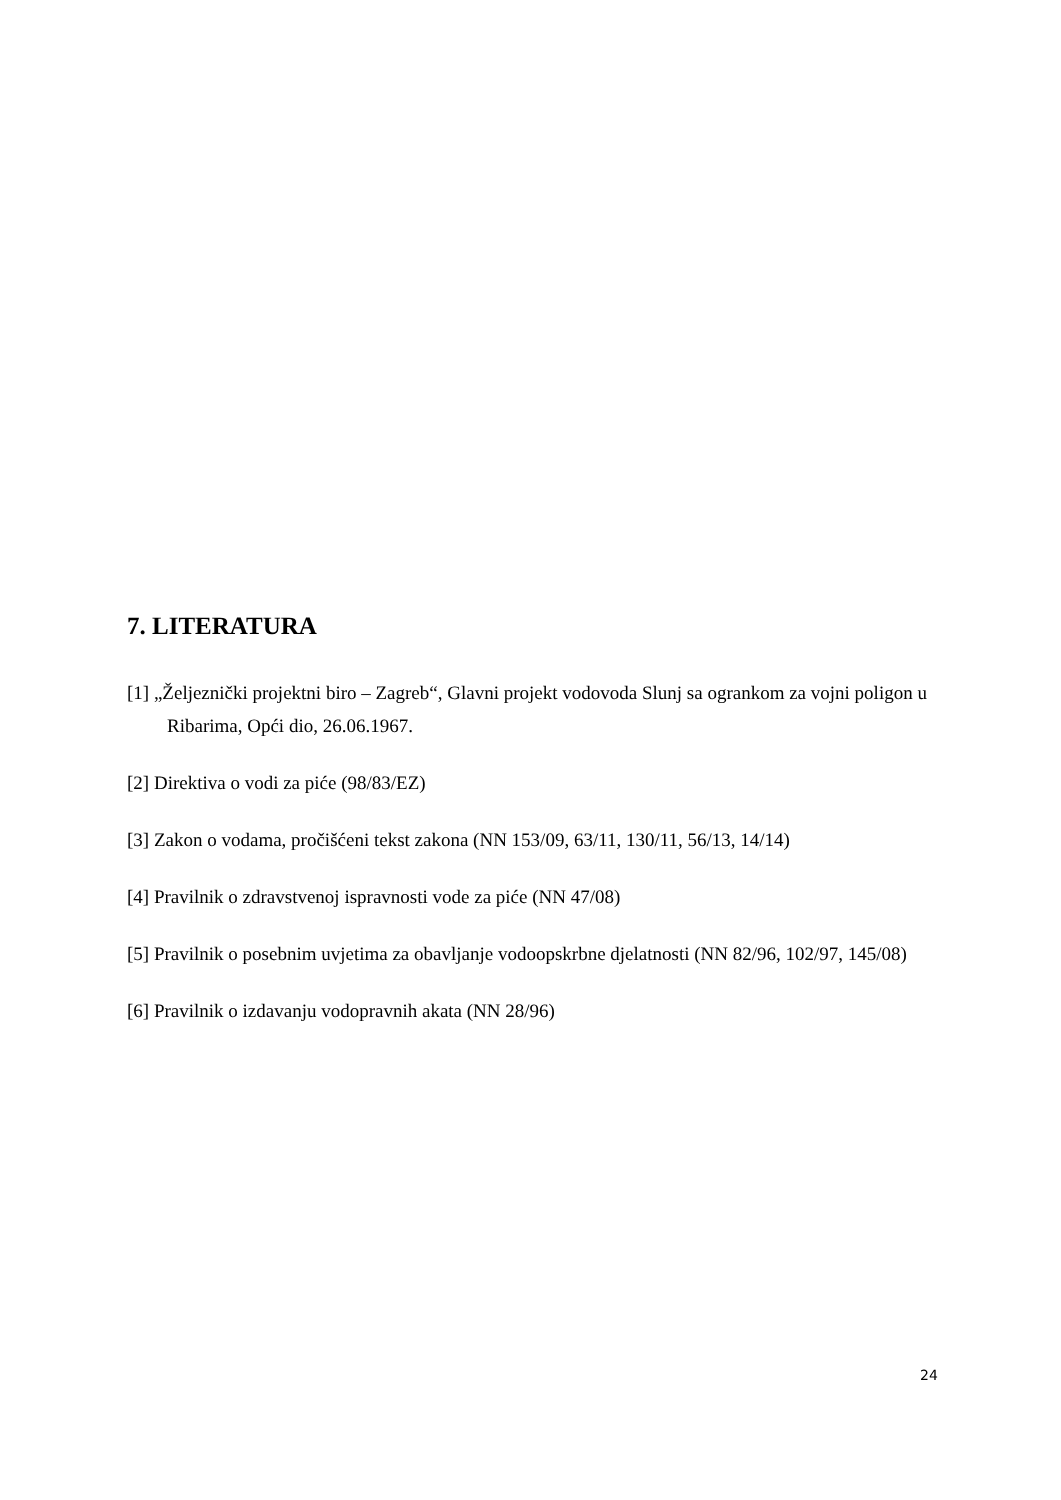7. LITERATURA
[1] „Željeznički projektni biro – Zagreb“, Glavni projekt vodovoda Slunj sa ogrankom za vojni poligon u Ribarima, Opći dio, 26.06.1967.
[2] Direktiva o vodi za piće (98/83/EZ)
[3] Zakon o vodama, pročišćeni tekst zakona (NN 153/09, 63/11, 130/11, 56/13, 14/14)
[4] Pravilnik o zdravstvenoj ispravnosti vode za piće (NN 47/08)
[5] Pravilnik o posebnim uvjetima za obavljanje vodoopskrbne djelatnosti (NN 82/96, 102/97, 145/08)
[6] Pravilnik o izdavanju vodopravnih akata (NN 28/96)
24